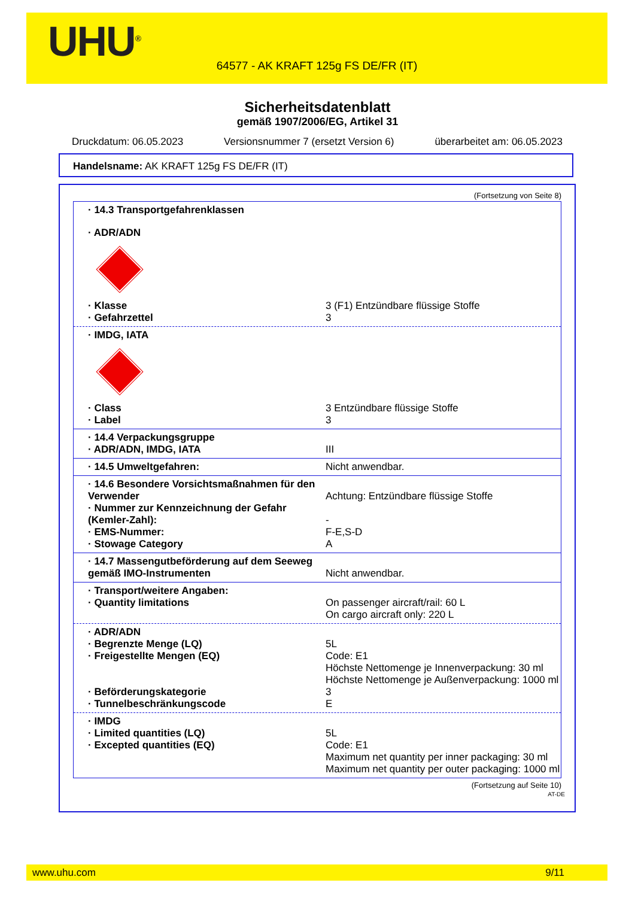UHU<sup>®</sup>
64577 - AK KRAFT 125g FS DE/FR (IT)
Sicherheitsdatenblatt
gemäß 1907/2006/EG, Artikel 31
Druckdatum: 06.05.2023 Versionsnummer 7 (ersetzt Version 6) überarbeitet am: 06.05.2023
Handelsname: AK KRAFT 125g FS DE/FR (IT)
(Fortsetzung von Seite 8)
· 14.3 Transportgefahrenklassen
· ADR/ADN
· Klasse 3 (F1) Entzündbare flüssige Stoffe
· Gefahrzettel 3
· IMDG, IATA
· Class 3 Entzündbare flüssige Stoffe
· Label 3
· 14.4 Verpackungsgruppe
· ADR/ADN, IMDG, IATA III
· 14.5 Umweltgefahren: Nicht anwendbar.
· 14.6 Besondere Vorsichtsmaßnahmen für den Verwender
Achtung: Entzündbare flüssige Stoffe
· Nummer zur Kennzeichnung der Gefahr (Kemler-Zahl):
-
· EMS-Nummer: F-E,S-D
· Stowage Category A
· 14.7 Massengutbeförderung auf dem Seeweg gemäß IMO-Instrumenten
Nicht anwendbar.
· Transport/weitere Angaben:
· Quantity limitations On passenger aircraft/rail: 60 L
On cargo aircraft only: 220 L
· ADR/ADN
· Begrenzte Menge (LQ) 5L
· Freigestellte Mengen (EQ) Code: E1
Höchste Nettomenge je Innenverpackung: 30 ml
Höchste Nettomenge je Außenverpackung: 1000 ml
· Beförderungskategorie 3
· Tunnelbeschränkungscode E
· IMDG
· Limited quantities (LQ) 5L
· Excepted quantities (EQ) Code: E1
Maximum net quantity per inner packaging: 30 ml
Maximum net quantity per outer packaging: 1000 ml
(Fortsetzung auf Seite 10)
AT-DE
www.uhu.com 9/11